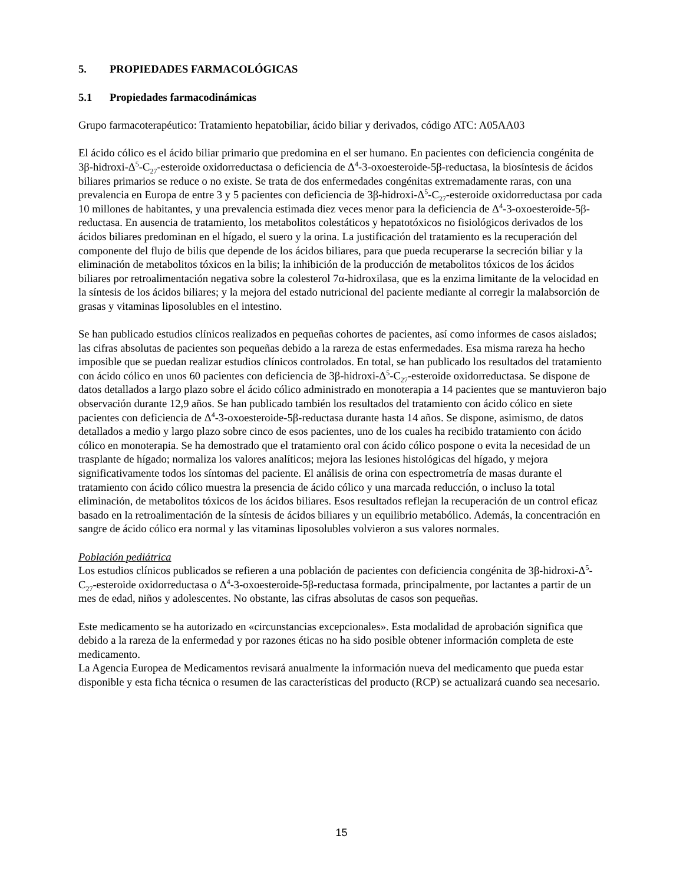5. PROPIEDADES FARMACOLÓGICAS
5.1 Propiedades farmacodinámicas
Grupo farmacoterapéutico: Tratamiento hepatobiliar, ácido biliar y derivados, código ATC: A05AA03
El ácido cólico es el ácido biliar primario que predomina en el ser humano. En pacientes con deficiencia congénita de 3β-hidroxi-Δ<sup>5</sup>-C<sub>27</sub>-esteroide oxidorreductasa o deficiencia de Δ<sup>4</sup>-3-oxoesteroide-5β-reductasa, la biosíntesis de ácidos biliares primarios se reduce o no existe. Se trata de dos enfermedades congénitas extremadamente raras, con una prevalencia en Europa de entre 3 y 5 pacientes con deficiencia de 3β-hidroxi-Δ<sup>5</sup>-C<sub>27</sub>-esteroide oxidorreductasa por cada 10 millones de habitantes, y una prevalencia estimada diez veces menor para la deficiencia de Δ<sup>4</sup>-3-oxoesteroide-5β-reductasa. En ausencia de tratamiento, los metabolitos colestáticos y hepatotóxicos no fisiológicos derivados de los ácidos biliares predominan en el hígado, el suero y la orina. La justificación del tratamiento es la recuperación del componente del flujo de bilis que depende de los ácidos biliares, para que pueda recuperarse la secreción biliar y la eliminación de metabolitos tóxicos en la bilis; la inhibición de la producción de metabolitos tóxicos de los ácidos biliares por retroalimentación negativa sobre la colesterol 7α-hidroxilasa, que es la enzima limitante de la velocidad en la síntesis de los ácidos biliares; y la mejora del estado nutricional del paciente mediante al corregir la malabsorción de grasas y vitaminas liposolubles en el intestino.
Se han publicado estudios clínicos realizados en pequeñas cohortes de pacientes, así como informes de casos aislados; las cifras absolutas de pacientes son pequeñas debido a la rareza de estas enfermedades. Esa misma rareza ha hecho imposible que se puedan realizar estudios clínicos controlados. En total, se han publicado los resultados del tratamiento con ácido cólico en unos 60 pacientes con deficiencia de 3β-hidroxi-Δ<sup>5</sup>-C<sub>27</sub>-esteroide oxidorreductasa. Se dispone de datos detallados a largo plazo sobre el ácido cólico administrado en monoterapia a 14 pacientes que se mantuvieron bajo observación durante 12,9 años. Se han publicado también los resultados del tratamiento con ácido cólico en siete pacientes con deficiencia de Δ<sup>4</sup>-3-oxoesteroide-5β-reductasa durante hasta 14 años. Se dispone, asimismo, de datos detallados a medio y largo plazo sobre cinco de esos pacientes, uno de los cuales ha recibido tratamiento con ácido cólico en monoterapia. Se ha demostrado que el tratamiento oral con ácido cólico pospone o evita la necesidad de un trasplante de hígado; normaliza los valores analíticos; mejora las lesiones histológicas del hígado, y mejora significativamente todos los síntomas del paciente. El análisis de orina con espectrometría de masas durante el tratamiento con ácido cólico muestra la presencia de ácido cólico y una marcada reducción, o incluso la total eliminación, de metabolitos tóxicos de los ácidos biliares. Esos resultados reflejan la recuperación de un control eficaz basado en la retroalimentación de la síntesis de ácidos biliares y un equilibrio metabólico. Además, la concentración en sangre de ácido cólico era normal y las vitaminas liposolubles volvieron a sus valores normales.
Población pediátrica
Los estudios clínicos publicados se refieren a una población de pacientes con deficiencia congénita de 3β-hidroxi-Δ<sup>5</sup>-C<sub>27</sub>-esteroide oxidorreductasa o Δ<sup>4</sup>-3-oxoesteroide-5β-reductasa formada, principalmente, por lactantes a partir de un mes de edad, niños y adolescentes. No obstante, las cifras absolutas de casos son pequeñas.
Este medicamento se ha autorizado en «circunstancias excepcionales». Esta modalidad de aprobación significa que debido a la rareza de la enfermedad y por razones éticas no ha sido posible obtener información completa de este medicamento.
La Agencia Europea de Medicamentos revisará anualmente la información nueva del medicamento que pueda estar disponible y esta ficha técnica o resumen de las características del producto (RCP) se actualizará cuando sea necesario.
15